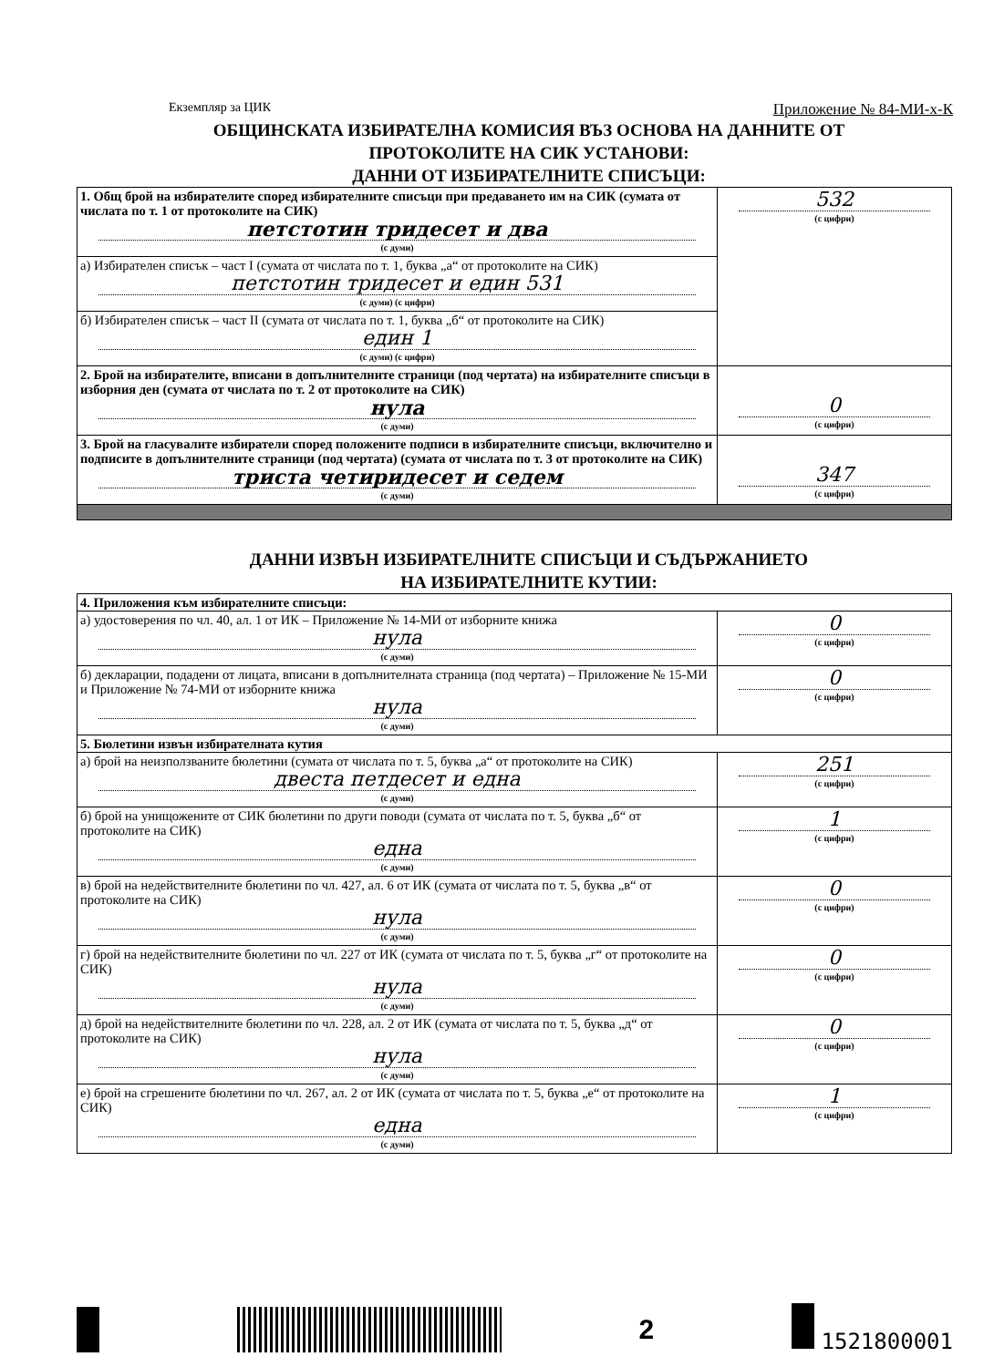Екземпляр за ЦИК Приложение № 84-МИ-х-К
ОБЩИНСКАТА ИЗБИРАТЕЛНА КОМИСИЯ ВЪЗ ОСНОВА НА ДАННИТЕ ОТ
ПРОТОКОЛИТЕ НА СИК УСТАНОВИ:
ДАННИ ОТ ИЗБИРАТЕЛНИТЕ СПИСЪЦИ:
| 1. Общ брой на избирателите според избирателните списъци при предаването им на СИК (сумата от числата по т. 1 от протоколите на СИК) петстотин тридесет и два (с думи) | 532 (с цифри) |
| а) Избирателен списък – част I (сумата от числата по т. 1, буква „а“ от протоколите на СИК) петстотин тридесет и един 531 (с думи) (с цифри) | |
| б) Избирателен списък – част II (сумата от числата по т. 1, буква „б“ от протоколите на СИК) един 1 (с думи) (с цифри) | |
| 2. Брой на избирателите, вписани в допълнителните страници (под чертата) на избирателните списъци в изборния ден (сумата от числата по т. 2 от протоколите на СИК) нула (с думи) | 0 (с цифри) |
| 3. Брой на гласувалите избиратели според положените подписи в избирателните списъци, включително и подписите в допълнителните страници (под чертата) (сумата от числата по т. 3 от протоколите на СИК) триста четиридесет и седем (с думи) | 347 (с цифри) |
ДАННИ ИЗВЪН ИЗБИРАТЕЛНИТЕ СПИСЪЦИ И СЪДЪРЖАНИЕТО
НА ИЗБИРАТЕЛНИТЕ КУТИИ:
| 4. Приложения към избирателните списъци: | |
| а) удостоверения по чл. 40, ал. 1 от ИК – Приложение № 14-МИ от изборните книжа нула (с думи) | 0 (с цифри) |
| б) декларации, подадени от лицата, вписани в допълнителната страница (под чертата) – Приложение № 15-МИ и Приложение № 74-МИ от изборните книжа нула (с думи) | 0 (с цифри) |
| 5. Бюлетини извън избирателната кутия | |
| а) брой на неизползваните бюлетини (сумата от числата по т. 5, буква „а“ от протоколите на СИК) двеста петдесет и една (с думи) | 251 (с цифри) |
| б) брой на унищожените от СИК бюлетини по други поводи (сумата от числата по т. 5, буква „б“ от протоколите на СИК) една (с думи) | 1 (с цифри) |
| в) брой на недействителните бюлетини по чл. 427, ал. 6 от ИК (сумата от числата по т. 5, буква „в“ от протоколите на СИК) нула (с думи) | 0 (с цифри) |
| г) брой на недействителните бюлетини по чл. 227 от ИК (сумата от числата по т. 5, буква „г“ от протоколите на СИК) нула (с думи) | 0 (с цифри) |
| д) брой на недействителните бюлетини по чл. 228, ал. 2 от ИК (сумата от числата по т. 5, буква „д“ от протоколите на СИК) нула (с думи) | 0 (с цифри) |
| е) брой на сгрешените бюлетини по чл. 267, ал. 2 от ИК (сумата от числата по т. 5, буква „е“ от протоколите на СИК) една (с думи) | 1 (с цифри) |
2 1521800001